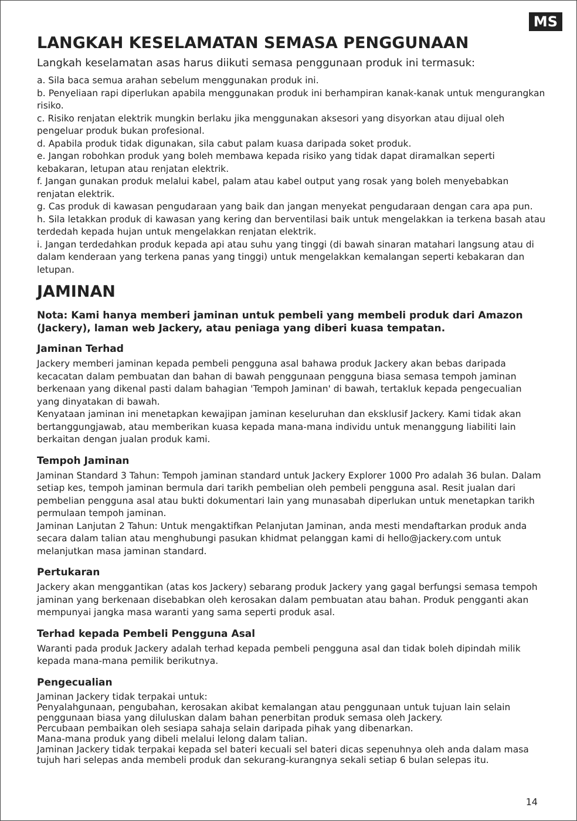MS
LANGKAH KESELAMATAN SEMASA PENGGUNAAN
Langkah keselamatan asas harus diikuti semasa penggunaan produk ini termasuk:
a. Sila baca semua arahan sebelum menggunakan produk ini.
b. Penyeliaan rapi diperlukan apabila menggunakan produk ini berhampiran kanak-kanak untuk mengurangkan risiko.
c. Risiko renjatan elektrik mungkin berlaku jika menggunakan aksesori yang disyorkan atau dijual oleh pengeluar produk bukan profesional.
d. Apabila produk tidak digunakan, sila cabut palam kuasa daripada soket produk.
e. Jangan robohkan produk yang boleh membawa kepada risiko yang tidak dapat diramalkan seperti kebakaran, letupan atau renjatan elektrik.
f. Jangan gunakan produk melalui kabel, palam atau kabel output yang rosak yang boleh menyebabkan renjatan elektrik.
g. Cas produk di kawasan pengudaraan yang baik dan jangan menyekat pengudaraan dengan cara apa pun.
h. Sila letakkan produk di kawasan yang kering dan berventilasi baik untuk mengelakkan ia terkena basah atau terdedah kepada hujan untuk mengelakkan renjatan elektrik.
i. Jangan terdedahkan produk kepada api atau suhu yang tinggi (di bawah sinaran matahari langsung atau di dalam kenderaan yang terkena panas yang tinggi) untuk mengelakkan kemalangan seperti kebakaran dan letupan.
JAMINAN
Nota: Kami hanya memberi jaminan untuk pembeli yang membeli produk dari Amazon (Jackery), laman web Jackery, atau peniaga yang diberi kuasa tempatan.
Jaminan Terhad
Jackery memberi jaminan kepada pembeli pengguna asal bahawa produk Jackery akan bebas daripada kecacatan dalam pembuatan dan bahan di bawah penggunaan pengguna biasa semasa tempoh jaminan berkenaan yang dikenal pasti dalam bahagian 'Tempoh Jaminan' di bawah, tertakluk kepada pengecualian yang dinyatakan di bawah.
Kenyataan jaminan ini menetapkan kewajipan jaminan keseluruhan dan eksklusif Jackery. Kami tidak akan bertanggungjawab, atau memberikan kuasa kepada mana-mana individu untuk menanggung liabiliti lain berkaitan dengan jualan produk kami.
Tempoh Jaminan
Jaminan Standard 3 Tahun: Tempoh jaminan standard untuk Jackery Explorer 1000 Pro adalah 36 bulan. Dalam setiap kes, tempoh jaminan bermula dari tarikh pembelian oleh pembeli pengguna asal. Resit jualan dari pembelian pengguna asal atau bukti dokumentari lain yang munasabah diperlukan untuk menetapkan tarikh permulaan tempoh jaminan.
Jaminan Lanjutan 2 Tahun: Untuk mengaktifkan Pelanjutan Jaminan, anda mesti mendaftarkan produk anda secara dalam talian atau menghubungi pasukan khidmat pelanggan kami di hello@jackery.com untuk melanjutkan masa jaminan standard.
Pertukaran
Jackery akan menggantikan (atas kos Jackery) sebarang produk Jackery yang gagal berfungsi semasa tempoh jaminan yang berkenaan disebabkan oleh kerosakan dalam pembuatan atau bahan. Produk pengganti akan mempunyai jangka masa waranti yang sama seperti produk asal.
Terhad kepada Pembeli Pengguna Asal
Waranti pada produk Jackery adalah terhad kepada pembeli pengguna asal dan tidak boleh dipindah milik kepada mana-mana pemilik berikutnya.
Pengecualian
Jaminan Jackery tidak terpakai untuk:
Penyalahgunaan, pengubahan, kerosakan akibat kemalangan atau penggunaan untuk tujuan lain selain penggunaan biasa yang diluluskan dalam bahan penerbitan produk semasa oleh Jackery.
Percubaan pembaikan oleh sesiapa sahaja selain daripada pihak yang dibenarkan.
Mana-mana produk yang dibeli melalui lelong dalam talian.
Jaminan Jackery tidak terpakai kepada sel bateri kecuali sel bateri dicas sepenuhnya oleh anda dalam masa tujuh hari selepas anda membeli produk dan sekurang-kurangnya sekali setiap 6 bulan selepas itu.
14